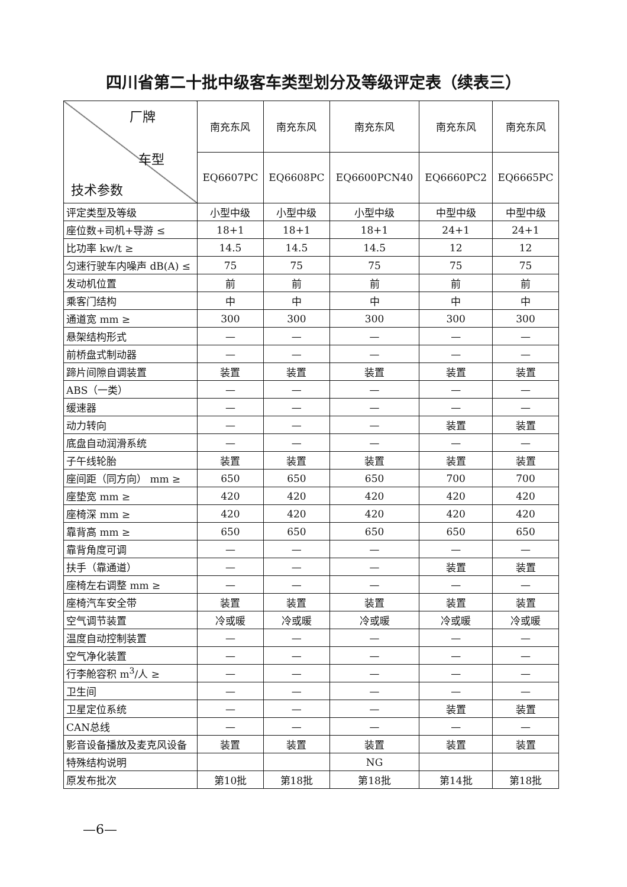四川省第二十批中级客车类型划分及等级评定表（续表三）
| 厂牌 车型 技术参数 | 南充东风 | 南充东风 | 南充东风 | 南充东风 | 南充东风 |
| --- | --- | --- | --- | --- | --- |
| | EQ6607PC | EQ6608PC | EQ6600PCN40 | EQ6660PC2 | EQ6665PC |
| 评定类型及等级 | 小型中级 | 小型中级 | 小型中级 | 中型中级 | 中型中级 |
| 座位数+司机+导游 ≤ | 18+1 | 18+1 | 18+1 | 24+1 | 24+1 |
| 比功率 kw/t ≥ | 14.5 | 14.5 | 14.5 | 12 | 12 |
| 匀速行驶车内噪声 dB(A) ≤ | 75 | 75 | 75 | 75 | 75 |
| 发动机位置 | 前 | 前 | 前 | 前 | 前 |
| 乘客门结构 | 中 | 中 | 中 | 中 | 中 |
| 通道宽 mm ≥ | 300 | 300 | 300 | 300 | 300 |
| 悬架结构形式 | — | — | — | — | — |
| 前桥盘式制动器 | — | — | — | — | — |
| 蹄片间隙自调装置 | 装置 | 装置 | 装置 | 装置 | 装置 |
| ABS（一类） | — | — | — | — | — |
| 缓速器 | — | — | — | — | — |
| 动力转向 | — | — | — | 装置 | 装置 |
| 底盘自动润滑系统 | — | — | — | — | — |
| 子午线轮胎 | 装置 | 装置 | 装置 | 装置 | 装置 |
| 座间距（同方向） mm ≥ | 650 | 650 | 650 | 700 | 700 |
| 座垫宽 mm ≥ | 420 | 420 | 420 | 420 | 420 |
| 座椅深 mm ≥ | 420 | 420 | 420 | 420 | 420 |
| 靠背高 mm ≥ | 650 | 650 | 650 | 650 | 650 |
| 靠背角度可调 | — | — | — | — | — |
| 扶手（靠通道） | — | — | — | 装置 | 装置 |
| 座椅左右调整 mm ≥ | — | — | — | — | — |
| 座椅汽车安全带 | 装置 | 装置 | 装置 | 装置 | 装置 |
| 空气调节装置 | 冷或暖 | 冷或暖 | 冷或暖 | 冷或暖 | 冷或暖 |
| 温度自动控制装置 | — | — | — | — | — |
| 空气净化装置 | — | — | — | — | — |
| 行李舱容积 m<sup>3</sup>/人 ≥ | — | — | — | — | — |
| 卫生间 | — | — | — | — | — |
| 卫星定位系统 | — | — | — | 装置 | 装置 |
| CAN总线 | — | — | — | — | — |
| 影音设备播放及麦克风设备 | 装置 | 装置 | 装置 | 装置 | 装置 |
| 特殊结构说明 | | | NG | | |
| 原发布批次 | 第10批 | 第18批 | 第18批 | 第14批 | 第18批 |
—6—